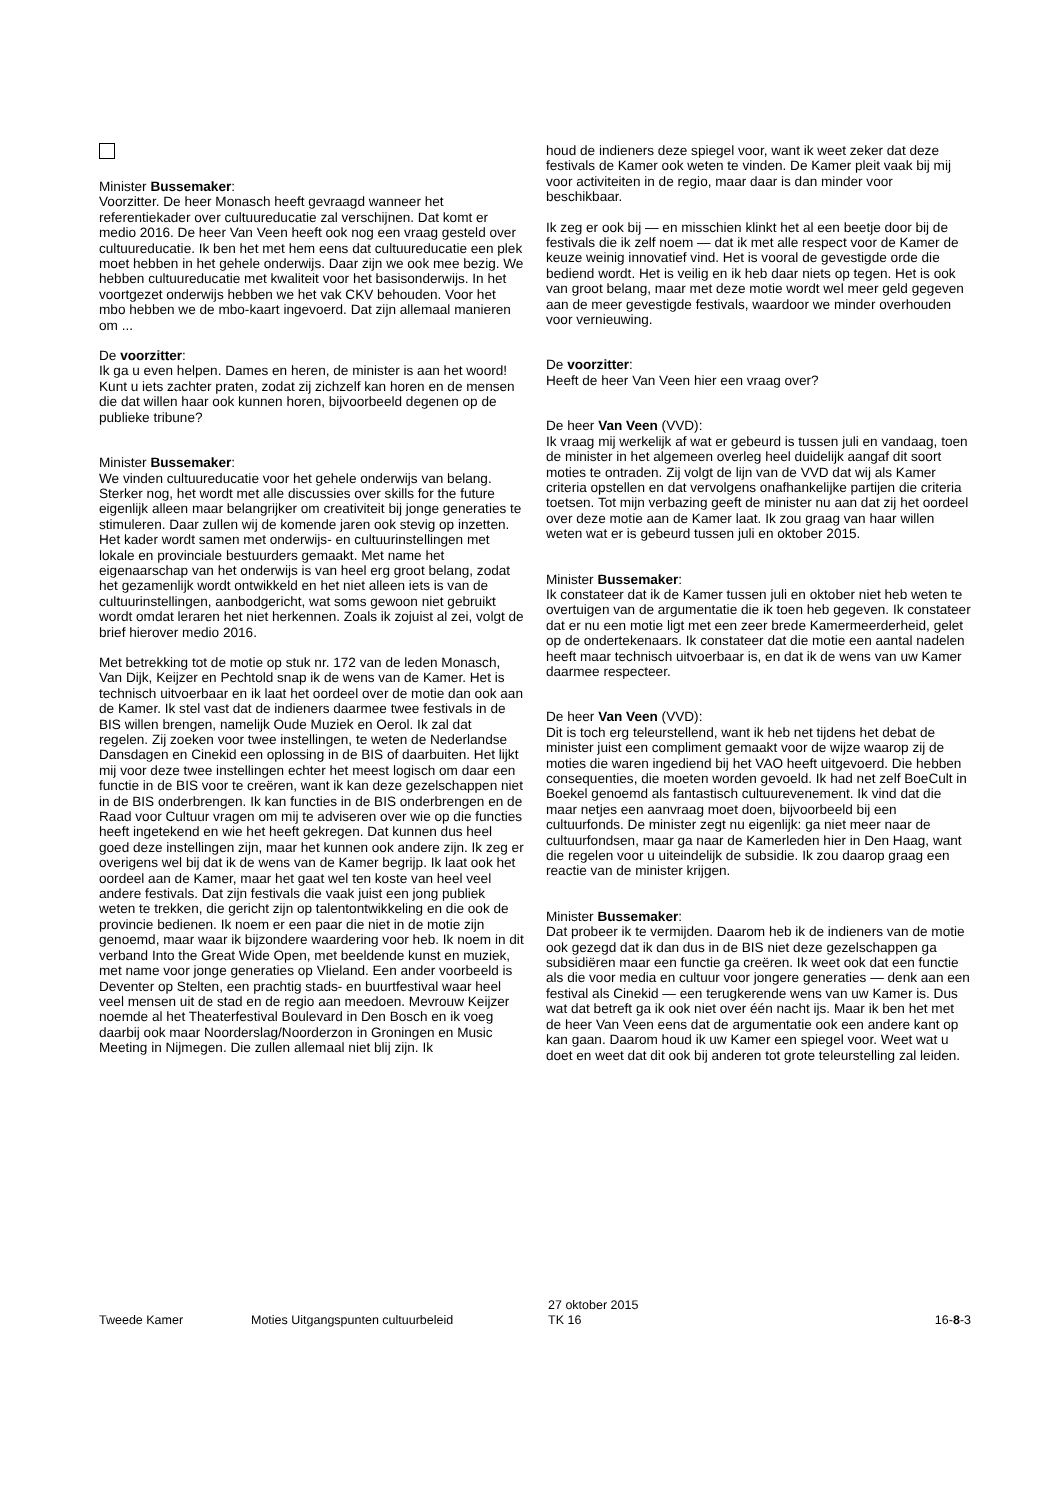Minister Bussemaker:
Voorzitter. De heer Monasch heeft gevraagd wanneer het referentiekader over cultuureducatie zal verschijnen. Dat komt er medio 2016. De heer Van Veen heeft ook nog een vraag gesteld over cultuureducatie. Ik ben het met hem eens dat cultuureducatie een plek moet hebben in het gehele onderwijs. Daar zijn we ook mee bezig. We hebben cultuureducatie met kwaliteit voor het basisonderwijs. In het voortgezet onderwijs hebben we het vak CKV behouden. Voor het mbo hebben we de mbo-kaart ingevoerd. Dat zijn allemaal manieren om ...
De voorzitter:
Ik ga u even helpen. Dames en heren, de minister is aan het woord! Kunt u iets zachter praten, zodat zij zichzelf kan horen en de mensen die dat willen haar ook kunnen horen, bijvoorbeeld degenen op de publieke tribune?
Minister Bussemaker:
We vinden cultuureducatie voor het gehele onderwijs van belang. Sterker nog, het wordt met alle discussies over skills for the future eigenlijk alleen maar belangrijker om creativiteit bij jonge generaties te stimuleren. Daar zullen wij de komende jaren ook stevig op inzetten. Het kader wordt samen met onderwijs- en cultuurinstellingen met lokale en provinciale bestuurders gemaakt. Met name het eigenaarschap van het onderwijs is van heel erg groot belang, zodat het gezamenlijk wordt ontwikkeld en het niet alleen iets is van de cultuurinstellingen, aanbodgericht, wat soms gewoon niet gebruikt wordt omdat leraren het niet herkennen. Zoals ik zojuist al zei, volgt de brief hierover medio 2016.
Met betrekking tot de motie op stuk nr. 172 van de leden Monasch, Van Dijk, Keijzer en Pechtold snap ik de wens van de Kamer. Het is technisch uitvoerbaar en ik laat het oordeel over de motie dan ook aan de Kamer. Ik stel vast dat de indieners daarmee twee festivals in de BIS willen brengen, namelijk Oude Muziek en Oerol. Ik zal dat regelen. Zij zoeken voor twee instellingen, te weten de Nederlandse Dansdagen en Cinekid een oplossing in de BIS of daarbuiten. Het lijkt mij voor deze twee instellingen echter het meest logisch om daar een functie in de BIS voor te creëren, want ik kan deze gezelschappen niet in de BIS onderbrengen. Ik kan functies in de BIS onderbrengen en de Raad voor Cultuur vragen om mij te adviseren over wie op die functies heeft ingetekend en wie het heeft gekregen. Dat kunnen dus heel goed deze instellingen zijn, maar het kunnen ook andere zijn. Ik zeg er overigens wel bij dat ik de wens van de Kamer begrijp. Ik laat ook het oordeel aan de Kamer, maar het gaat wel ten koste van heel veel andere festivals. Dat zijn festivals die vaak juist een jong publiek weten te trekken, die gericht zijn op talentontwikkeling en die ook de provincie bedienen. Ik noem er een paar die niet in de motie zijn genoemd, maar waar ik bijzondere waardering voor heb. Ik noem in dit verband Into the Great Wide Open, met beeldende kunst en muziek, met name voor jonge generaties op Vlieland. Een ander voorbeeld is Deventer op Stelten, een prachtig stads- en buurtfestival waar heel veel mensen uit de stad en de regio aan meedoen. Mevrouw Keijzer noemde al het Theaterfestival Boulevard in Den Bosch en ik voeg daarbij ook maar Noorderslag/Noorderzon in Groningen en Music Meeting in Nijmegen. Die zullen allemaal niet blij zijn. Ik
houd de indieners deze spiegel voor, want ik weet zeker dat deze festivals de Kamer ook weten te vinden. De Kamer pleit vaak bij mij voor activiteiten in de regio, maar daar is dan minder voor beschikbaar.
Ik zeg er ook bij — en misschien klinkt het al een beetje door bij de festivals die ik zelf noem — dat ik met alle respect voor de Kamer de keuze weinig innovatief vind. Het is vooral de gevestigde orde die bediend wordt. Het is veilig en ik heb daar niets op tegen. Het is ook van groot belang, maar met deze motie wordt wel meer geld gegeven aan de meer gevestigde festivals, waardoor we minder overhouden voor vernieuwing.
De voorzitter:
Heeft de heer Van Veen hier een vraag over?
De heer Van Veen (VVD):
Ik vraag mij werkelijk af wat er gebeurd is tussen juli en vandaag, toen de minister in het algemeen overleg heel duidelijk aangaf dit soort moties te ontraden. Zij volgt de lijn van de VVD dat wij als Kamer criteria opstellen en dat vervolgens onafhankelijke partijen die criteria toetsen. Tot mijn verbazing geeft de minister nu aan dat zij het oordeel over deze motie aan de Kamer laat. Ik zou graag van haar willen weten wat er is gebeurd tussen juli en oktober 2015.
Minister Bussemaker:
Ik constateer dat ik de Kamer tussen juli en oktober niet heb weten te overtuigen van de argumentatie die ik toen heb gegeven. Ik constateer dat er nu een motie ligt met een zeer brede Kamermeerderheid, gelet op de ondertekenaars. Ik constateer dat die motie een aantal nadelen heeft maar technisch uitvoerbaar is, en dat ik de wens van uw Kamer daarmee respecteer.
De heer Van Veen (VVD):
Dit is toch erg teleurstellend, want ik heb net tijdens het debat de minister juist een compliment gemaakt voor de wijze waarop zij de moties die waren ingediend bij het VAO heeft uitgevoerd. Die hebben consequenties, die moeten worden gevoeld. Ik had net zelf BoeCult in Boekel genoemd als fantastisch cultuurevenement. Ik vind dat die maar netjes een aanvraag moet doen, bijvoorbeeld bij een cultuurfonds. De minister zegt nu eigenlijk: ga niet meer naar de cultuur­fondsen, maar ga naar de Kamerleden hier in Den Haag, want die regelen voor u uiteindelijk de subsidie. Ik zou daarop graag een reactie van de minister krijgen.
Minister Bussemaker:
Dat probeer ik te vermijden. Daarom heb ik de indieners van de motie ook gezegd dat ik dan dus in de BIS niet deze gezelschappen ga subsidiëren maar een functie ga creëren. Ik weet ook dat een functie als die voor media en cultuur voor jongere generaties — denk aan een festival als Cinekid — een terugkerende wens van uw Kamer is. Dus wat dat betreft ga ik ook niet over één nacht ijs. Maar ik ben het met de heer Van Veen eens dat de argumentatie ook een andere kant op kan gaan. Daarom houd ik uw Kamer een spiegel voor. Weet wat u doet en weet dat dit ook bij anderen tot grote teleurstelling zal leiden.
Tweede Kamer
Moties Uitgangspunten cultuurbeleid
27 oktober 2015
TK 16
16-8-3